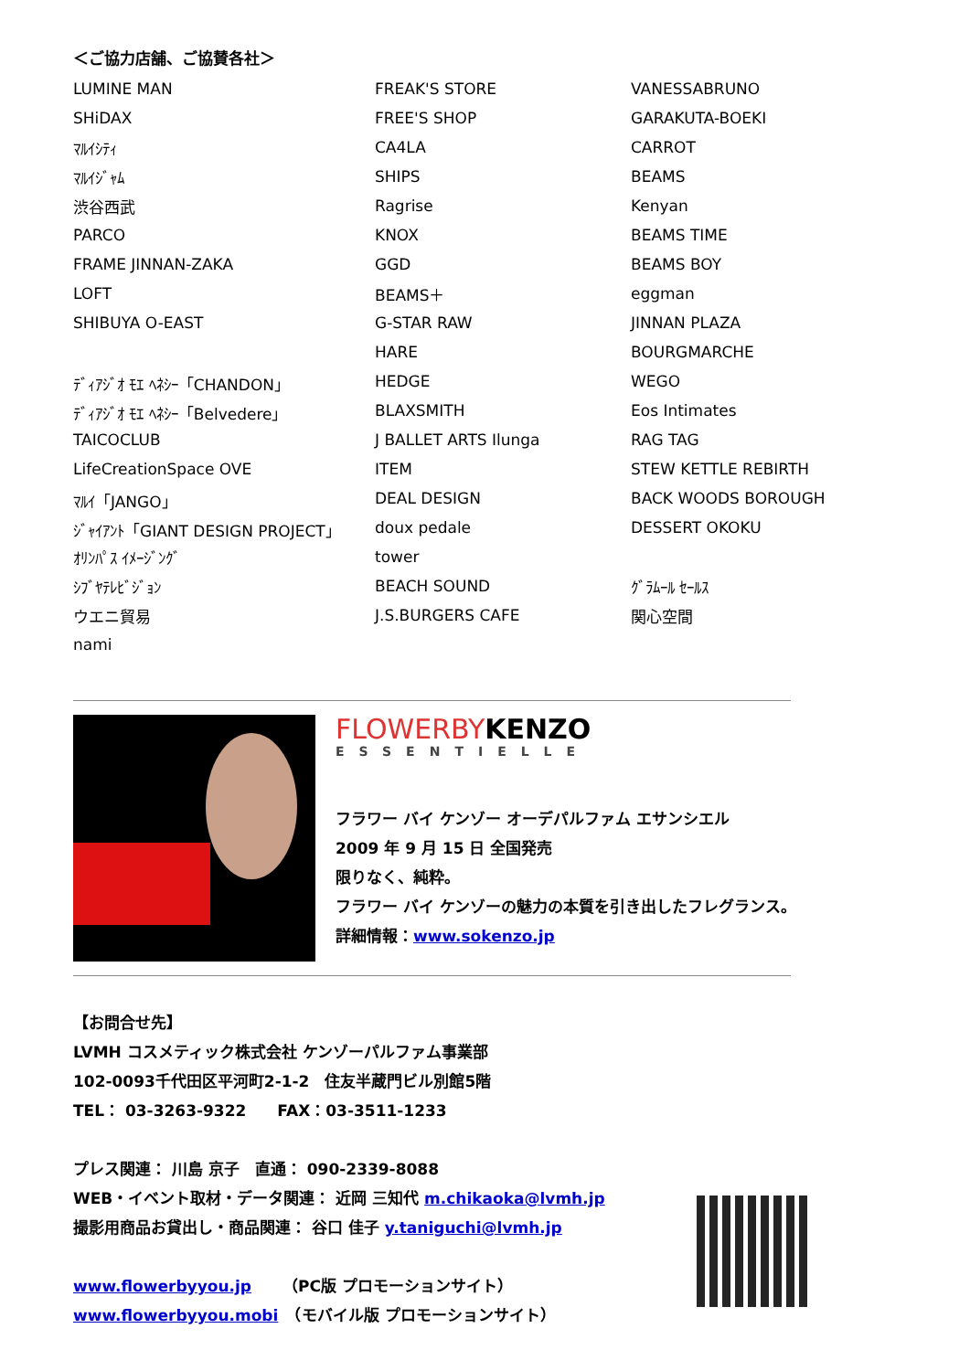＜ご協力店舗、ご協賛各社＞
| LUMINE MAN | FREAK'S STORE | VANESSABRUNO |
| SHiDAX | FREE'S SHOP | GARAKUTA-BOEKI |
| ﾏﾙｲｼﾃｨ | CA4LA | CARROT |
| ﾏﾙｲｼﾞｬﾑ | SHIPS | BEAMS |
| 渋谷西武 | Ragrise | Kenyan |
| PARCO | KNOX | BEAMS TIME |
| FRAME JINNAN-ZAKA | GGD | BEAMS BOY |
| LOFT | BEAMS＋ | eggman |
| SHIBUYA O-EAST | G-STAR RAW | JINNAN PLAZA |
| | HARE | BOURGMARCHE |
| ﾃﾞｨｱｼﾞｵ ﾓｴ ﾍﾈｼｰ「CHANDON」 | HEDGE | WEGO |
| ﾃﾞｨｱｼﾞｵ ﾓｴ ﾍﾈｼｰ「Belvedere」 | BLAXSMITH | Eos Intimates |
| TAICOCLUB | J BALLET ARTS Ilunga | RAG TAG |
| LifeCreationSpace OVE | ITEM | STEW KETTLE REBIRTH |
| ﾏﾙｲ「JANGO」 | DEAL DESIGN | BACK WOODS BOROUGH |
| ｼﾞｬｲｱﾝﾄ「GIANT DESIGN PROJECT」 | doux pedale | DESSERT OKOKU |
| ｵﾘﾝﾊﾟｽ ｲﾒｰｼﾞﾝｸﾞ | tower | |
| ｼﾌﾞﾔﾃﾚﾋﾞｼﾞｮﾝ | BEACH SOUND | ｸﾞﾗﾑｰﾙ ｾｰﾙｽ |
| ウエニ貿易 | J.S.BURGERS CAFE | 関心空間 |
| nami | | |
FLOWERBYKENZO
ESSENTIELLE
フラワー バイ ケンゾー オーデパルファム エサンシエル
2009 年 9 月 15 日 全国発売
限りなく、純粋。
フラワー バイ ケンゾーの魅力の本質を引き出したフレグランス。
詳細情報：www.sokenzo.jp
【お問合せ先】
LVMH コスメティック株式会社 ケンゾーパルファム事業部
102-0093千代田区平河町2-1-2　住友半蔵門ビル別館5階
TEL： 03-3263-9322　　FAX：03-3511-1233
プレス関連： 川島 京子　直通： 090-2339-8088
WEB・イベント取材・データ関連： 近岡 三知代 m.chikaoka@lvmh.jp
撮影用商品お貸出し・商品関連： 谷口 佳子 y.taniguchi@lvmh.jp
www.flowerbyyou.jp　　（PC版 プロモーションサイト）
www.flowerbyyou.mobi　（モバイル版 プロモーションサイト）